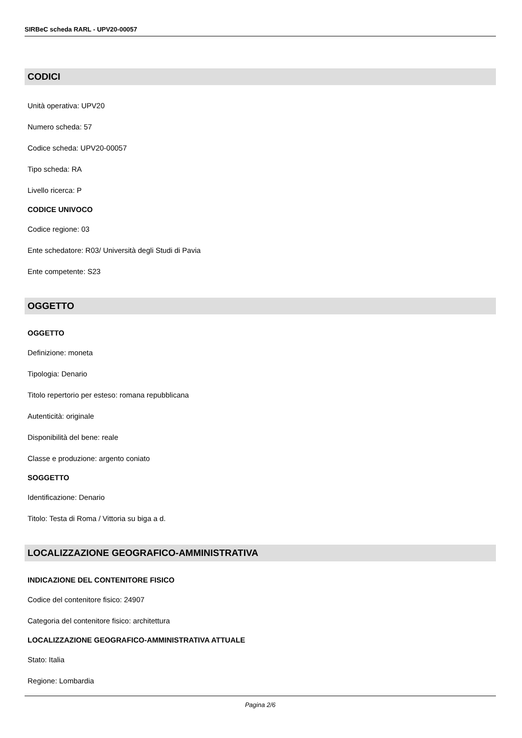SIRBeC scheda RARL - UPV20-00057
CODICI
Unità operativa: UPV20
Numero scheda: 57
Codice scheda: UPV20-00057
Tipo scheda: RA
Livello ricerca: P
CODICE UNIVOCO
Codice regione: 03
Ente schedatore: R03/ Università degli Studi di Pavia
Ente competente: S23
OGGETTO
OGGETTO
Definizione: moneta
Tipologia: Denario
Titolo repertorio per esteso: romana repubblicana
Autenticità: originale
Disponibilità del bene: reale
Classe e produzione: argento coniato
SOGGETTO
Identificazione: Denario
Titolo: Testa di Roma / Vittoria su biga a d.
LOCALIZZAZIONE GEOGRAFICO-AMMINISTRATIVA
INDICAZIONE DEL CONTENITORE FISICO
Codice del contenitore fisico: 24907
Categoria del contenitore fisico: architettura
LOCALIZZAZIONE GEOGRAFICO-AMMINISTRATIVA ATTUALE
Stato: Italia
Regione: Lombardia
Pagina 2/6